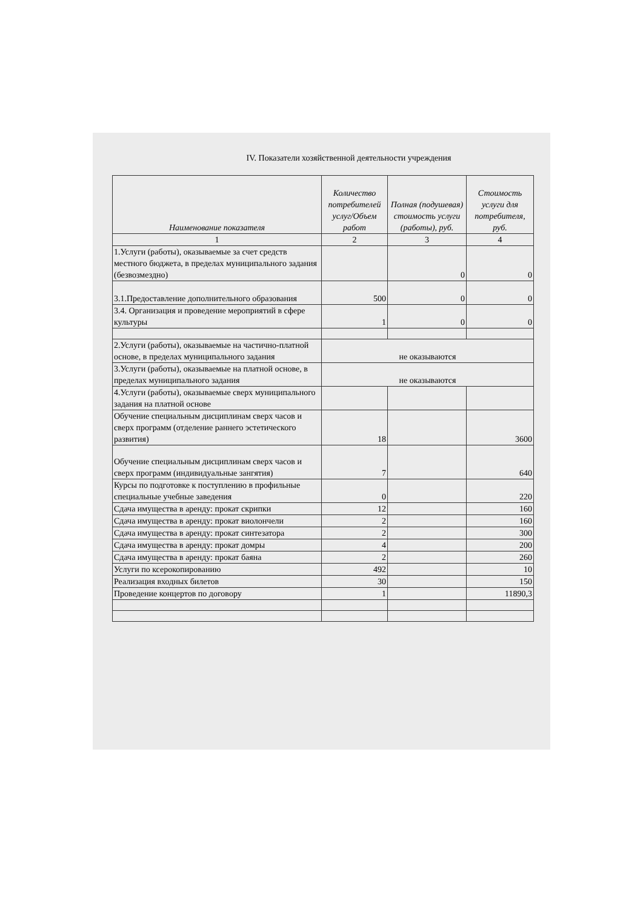IV. Показатели хозяйственной деятельности учреждения
| Наименование показателя | Количество потребителей услуг/Объем работ | Полная (подушевая) стоимость услуги (работы), руб. | Стоимость услуги для потребителя, руб. |
| --- | --- | --- | --- |
| 1 | 2 | 3 | 4 |
| 1.Услуги (работы), оказываемые за счет средств местного бюджета, в пределах муниципального задания (безвозмездно) | | 0 | 0 |
| 3.1.Предоставление дополнительного образования | 500 | 0 | 0 |
| 3.4. Организация и проведение мероприятий в сфере культуры | 1 | 0 | 0 |
| 2.Услуги (работы), оказываемые на частично-платной основе, в пределах муниципального задания | не оказываются | | |
| 3.Услуги (работы), оказываемые на платной основе, в пределах муниципального задания | не оказываются | | |
| 4.Услуги (работы), оказываемые сверх муниципального задания на платной основе | | | |
| Обучение специальным дисциплинам сверх часов и сверх программ (отделение раннего эстетического развития) | 18 | | 3600 |
| Обучение специальным дисциплинам сверх часов и сверх программ (индивидуальные зангятия) | 7 | | 640 |
| Курсы по подготовке к поступлению в профильные специальные учебные заведения | 0 | | 220 |
| Сдача имущества в аренду: прокат скрипки | 12 | | 160 |
| Сдача имущества в аренду: прокат виолончели | 2 | | 160 |
| Сдача имущества в аренду: прокат синтезатора | 2 | | 300 |
| Сдача имущества в аренду: прокат домры | 4 | | 200 |
| Сдача имущества в аренду: прокат баяна | 2 | | 260 |
| Услуги по ксерокопированию | 492 | | 10 |
| Реализация входных билетов | 30 | | 150 |
| Проведение концертов по договору | 1 | | 11890,3 |